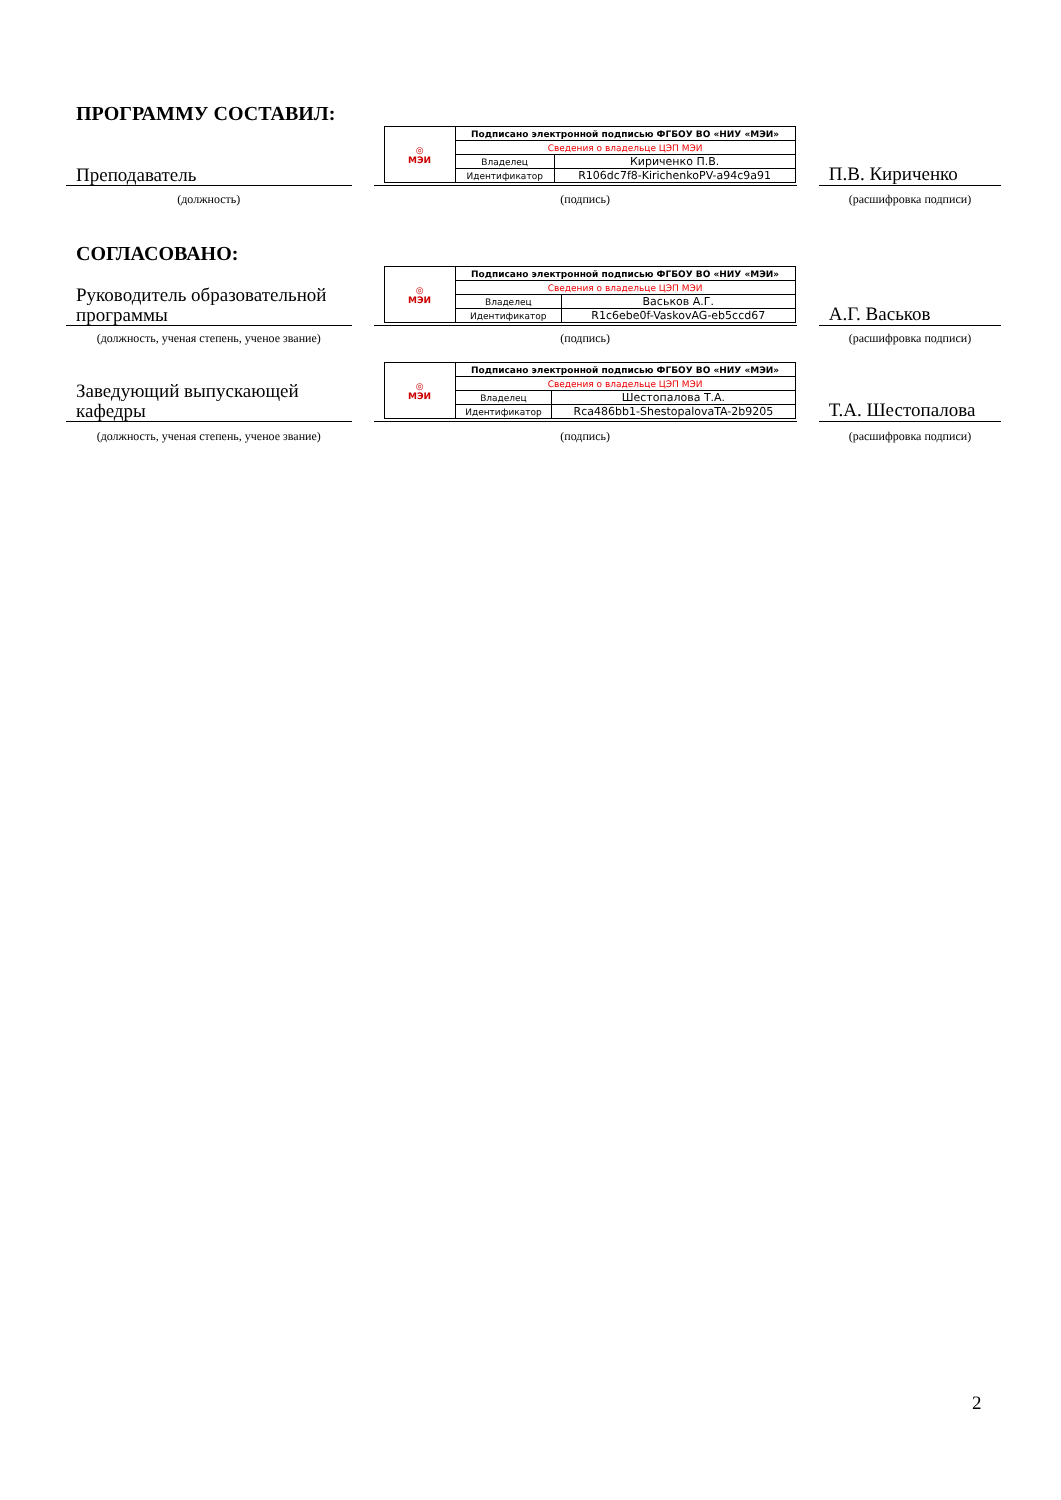ПРОГРАММУ СОСТАВИЛ:
Преподаватель
| ◎ МЭИ | Подписано электронной подписью ФГБОУ ВО «НИУ «МЭИ» | |
| | Сведения о владельце ЦЭП МЭИ | |
| | Владелец | Кириченко П.В. |
| | Идентификатор | R106dc7f8-KirichenkoPV-a94c9a91 |
П.В. Кириченко
(должность) (подпись) (расшифровка подписи)
СОГЛАСОВАНО:
Руководитель образовательной программы
| ◎ МЭИ | Подписано электронной подписью ФГБОУ ВО «НИУ «МЭИ» | |
| | Сведения о владельце ЦЭП МЭИ | |
| | Владелец | Васьков А.Г. |
| | Идентификатор | R1c6ebe0f-VaskovAG-eb5ccd67 |
А.Г. Васьков
(должность, ученая степень, ученое звание)
(подпись) (расшифровка подписи)
Заведующий выпускающей кафедры
| ◎ МЭИ | Подписано электронной подписью ФГБОУ ВО «НИУ «МЭИ» | |
| | Сведения о владельце ЦЭП МЭИ | |
| | Владелец | Шестопалова Т.А. |
| | Идентификатор | Rca486bb1-ShestopalovaTA-2b9205 |
Т.А. Шестопалова
(должность, ученая степень, ученое звание)
(подпись) (расшифровка подписи)
2